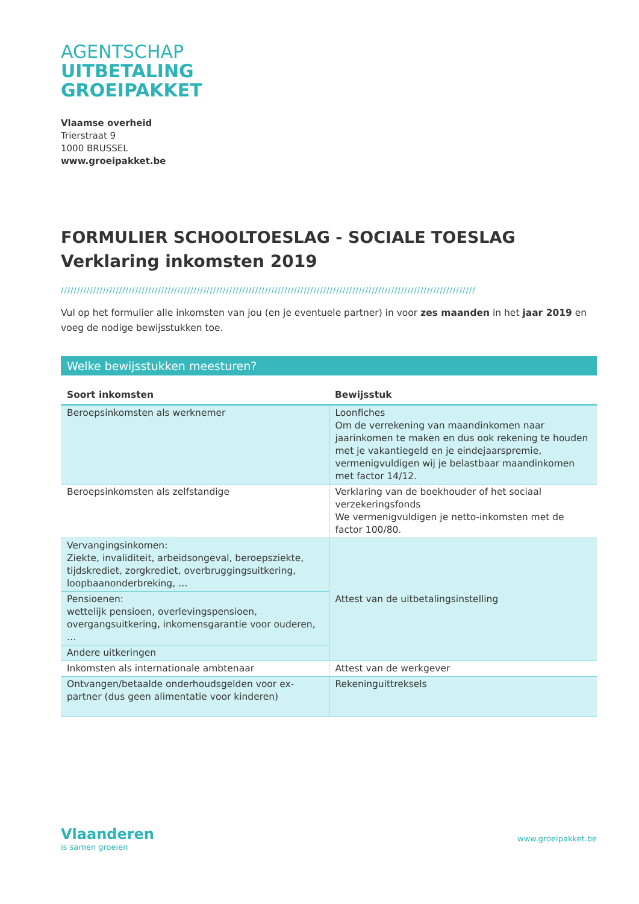AGENTSCHAP
UITBETALING
GROEIPAKKET
Vlaamse overheid
Trierstraat 9
1000 BRUSSEL
www.groeipakket.be
FORMULIER SCHOOLTOESLAG - SOCIALE TOESLAG
Verklaring inkomsten 2019
////////////////////////////////////////////////////////////////////////////////////////////////////////////////////////////////
Vul op het formulier alle inkomsten van jou (en je eventuele partner) in voor zes maanden in het jaar 2019 en voeg de nodige bewijsstukken toe.
Welke bewijsstukken meesturen?
| Soort inkomsten | Bewijsstuk |
| --- | --- |
| Beroepsinkomsten als werknemer | Loonfiches Om de verrekening van maandinkomen naar jaarinkomen te maken en dus ook rekening te houden met je vakantiegeld en je eindejaarspremie, vermenigvuldigen wij je belastbaar maandinkomen met factor 14/12. |
| Beroepsinkomsten als zelfstandige | Verklaring van de boekhouder of het sociaal verzekeringsfonds We vermenigvuldigen je netto-inkomsten met de factor 100/80. |
| Vervangingsinkomen: Ziekte, invaliditeit, arbeidsongeval, beroepsziekte, tijdskrediet, zorgkrediet, overbruggingsuitkering, loopbaanonderbreking, … | Attest van de uitbetalingsinstelling |
| Pensioenen: wettelijk pensioen, overlevingspensioen, overgangsuitkering, inkomensgarantie voor ouderen, … | |
| Andere uitkeringen | |
| Inkomsten als internationale ambtenaar | Attest van de werkgever |
| Ontvangen/betaalde onderhoudsgelden voor ex-partner (dus geen alimentatie voor kinderen) | Rekeninguittreksels |
Vlaanderen
is samen groeien
www.groeipakket.be